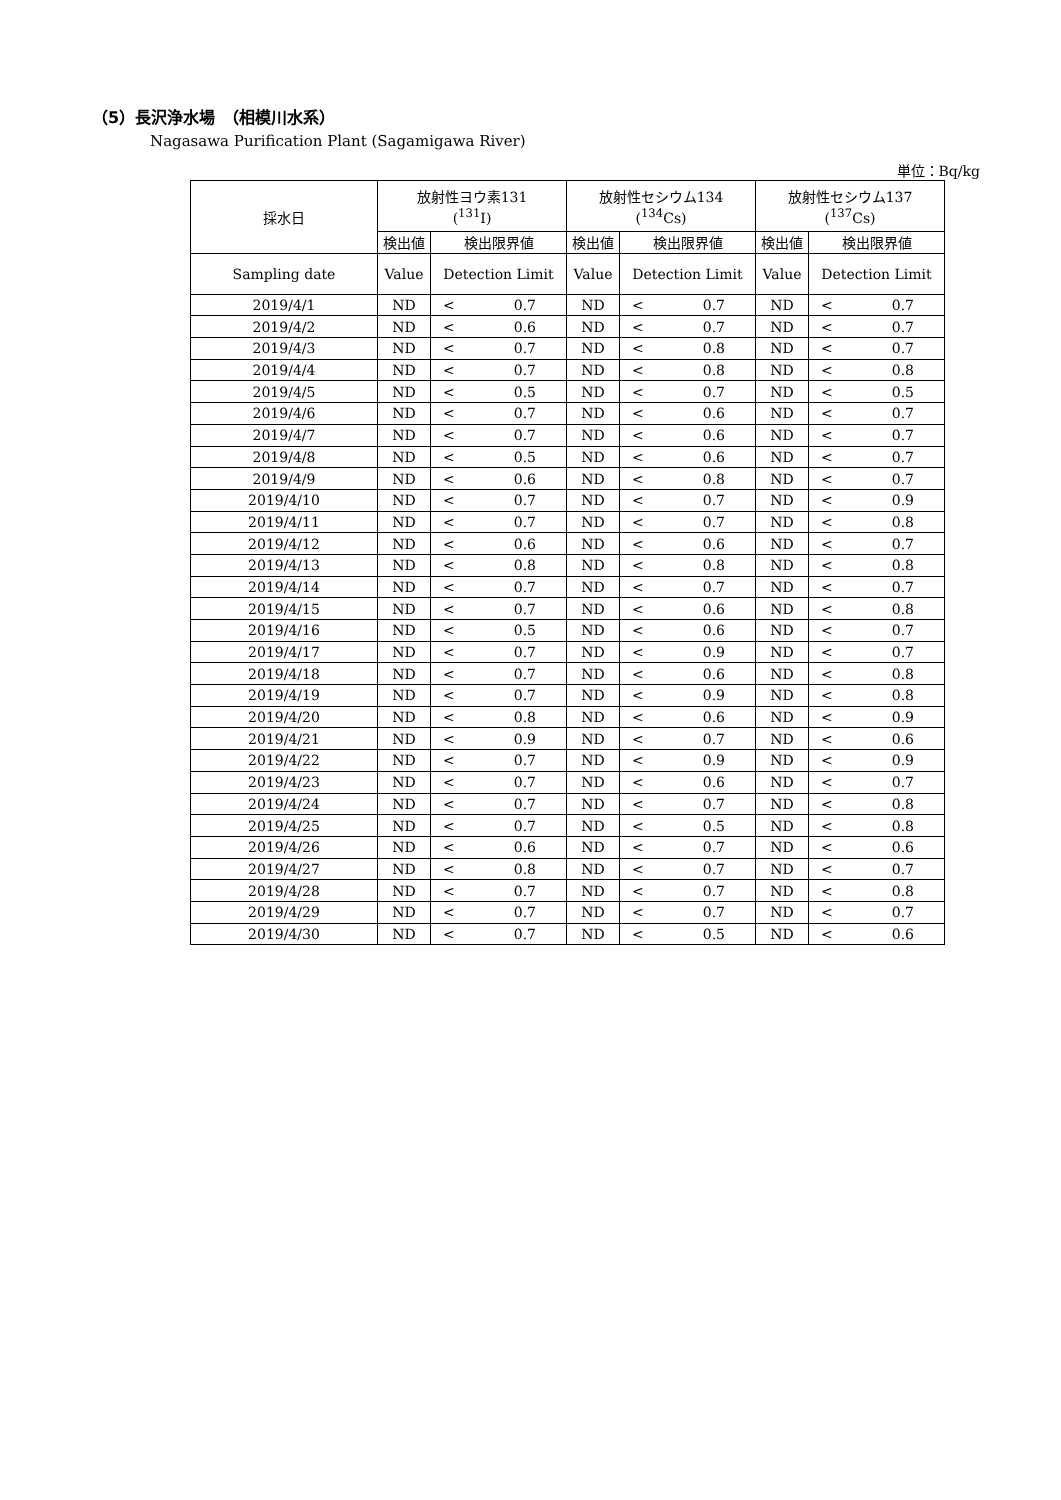（5）長沢浄水場　（相模川水系）
Nagasawa Purification Plant (Sagamigawa River)
単位：Bq/kg
| 採水日 | 放射性ヨウ素131 (<sup>131</sup>I) | | 放射性セシウム134 (<sup>134</sup>Cs) | | 放射性セシウム137 (<sup>137</sup>Cs) | |
| --- | --- | --- | --- | --- | --- | --- |
| | 検出値 | 検出限界値 | 検出値 | 検出限界値 | 検出値 | 検出限界値 |
| Sampling date | Value | Detection Limit | Value | Detection Limit | Value | Detection Limit |
| 2019/4/1 | ND | < 0.7 | ND | < 0.7 | ND | < 0.7 |
| 2019/4/2 | ND | < 0.6 | ND | < 0.7 | ND | < 0.7 |
| 2019/4/3 | ND | < 0.7 | ND | < 0.8 | ND | < 0.7 |
| 2019/4/4 | ND | < 0.7 | ND | < 0.8 | ND | < 0.8 |
| 2019/4/5 | ND | < 0.5 | ND | < 0.7 | ND | < 0.5 |
| 2019/4/6 | ND | < 0.7 | ND | < 0.6 | ND | < 0.7 |
| 2019/4/7 | ND | < 0.7 | ND | < 0.6 | ND | < 0.7 |
| 2019/4/8 | ND | < 0.5 | ND | < 0.6 | ND | < 0.7 |
| 2019/4/9 | ND | < 0.6 | ND | < 0.8 | ND | < 0.7 |
| 2019/4/10 | ND | < 0.7 | ND | < 0.7 | ND | < 0.9 |
| 2019/4/11 | ND | < 0.7 | ND | < 0.7 | ND | < 0.8 |
| 2019/4/12 | ND | < 0.6 | ND | < 0.6 | ND | < 0.7 |
| 2019/4/13 | ND | < 0.8 | ND | < 0.8 | ND | < 0.8 |
| 2019/4/14 | ND | < 0.7 | ND | < 0.7 | ND | < 0.7 |
| 2019/4/15 | ND | < 0.7 | ND | < 0.6 | ND | < 0.8 |
| 2019/4/16 | ND | < 0.5 | ND | < 0.6 | ND | < 0.7 |
| 2019/4/17 | ND | < 0.7 | ND | < 0.9 | ND | < 0.7 |
| 2019/4/18 | ND | < 0.7 | ND | < 0.6 | ND | < 0.8 |
| 2019/4/19 | ND | < 0.7 | ND | < 0.9 | ND | < 0.8 |
| 2019/4/20 | ND | < 0.8 | ND | < 0.6 | ND | < 0.9 |
| 2019/4/21 | ND | < 0.9 | ND | < 0.7 | ND | < 0.6 |
| 2019/4/22 | ND | < 0.7 | ND | < 0.9 | ND | < 0.9 |
| 2019/4/23 | ND | < 0.7 | ND | < 0.6 | ND | < 0.7 |
| 2019/4/24 | ND | < 0.7 | ND | < 0.7 | ND | < 0.8 |
| 2019/4/25 | ND | < 0.7 | ND | < 0.5 | ND | < 0.8 |
| 2019/4/26 | ND | < 0.6 | ND | < 0.7 | ND | < 0.6 |
| 2019/4/27 | ND | < 0.8 | ND | < 0.7 | ND | < 0.7 |
| 2019/4/28 | ND | < 0.7 | ND | < 0.7 | ND | < 0.8 |
| 2019/4/29 | ND | < 0.7 | ND | < 0.7 | ND | < 0.7 |
| 2019/4/30 | ND | < 0.7 | ND | < 0.5 | ND | < 0.6 |